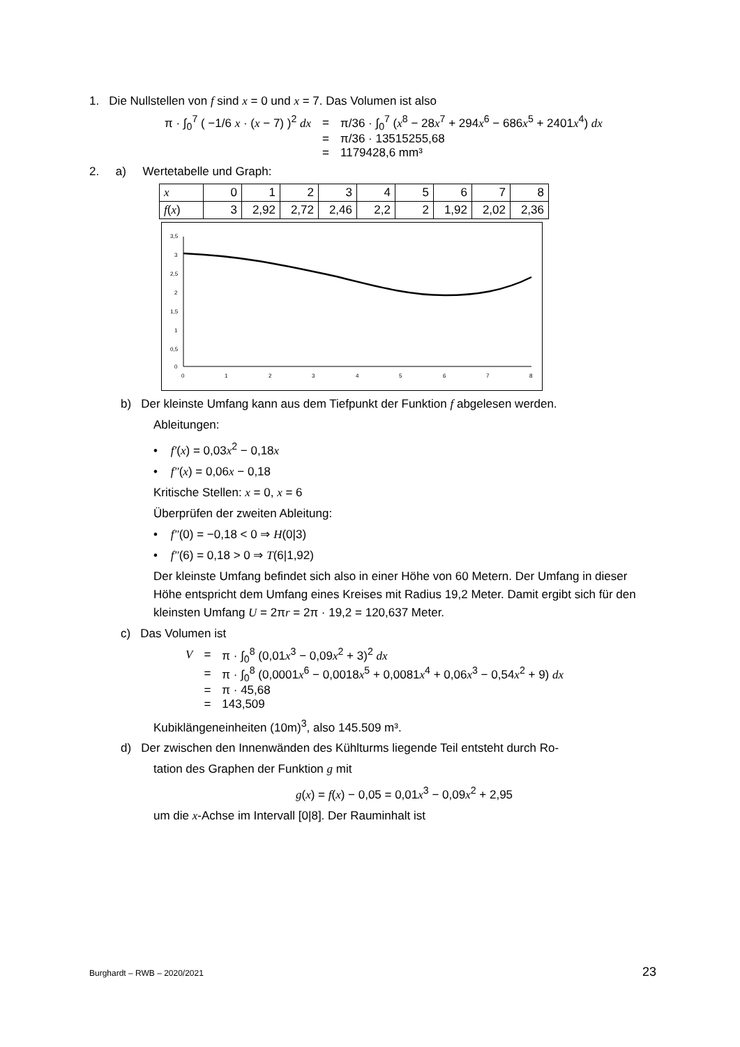1. Die Nullstellen von f sind x = 0 und x = 7. Das Volumen ist also
| π · ∫<sub>0</sub><sup>7</sup> ( −1/6 x · ( x − 7) )<sup>2</sup> dx | = | π/36 · ∫<sub>0</sub><sup>7</sup> ( x<sup>8</sup> − 28 x<sup>7</sup> + 294 x<sup>6</sup> − 686 x<sup>5</sup> + 2401 x<sup>4</sup>) dx |
| | = | π/36 · 13515255,68 |
| | = | 1179428,6 mm³ |
2. a) Wertetabelle und Graph:
| x | 0 | 1 | 2 | 3 | 4 | 5 | 6 | 7 | 8 |
| f ( x ) | 3 | 2,92 | 2,72 | 2,46 | 2,2 | 2 | 1,92 | 2,02 | 2,36 |
3,5
3
2,5
2
1,5
1
0,5
0
0
1
2
3
4
5
6
7
8
b) Der kleinste Umfang kann aus dem Tiefpunkt der Funktion f abgelesen werden.
Ableitungen:
• f′(x) = 0,03x<sup>2</sup> − 0,18x
• f″(x) = 0,06x − 0,18
Kritische Stellen: x = 0, x = 6
Überprüfen der zweiten Ableitung:
• f″(0) = −0,18 < 0 ⇒ H(0|3)
• f″(6) = 0,18 > 0 ⇒ T(6|1,92)
Der kleinste Umfang befindet sich also in einer Höhe von 60 Metern. Der Umfang in dieser Höhe entspricht dem Umfang eines Kreises mit Radius 19,2 Meter. Damit ergibt sich für den kleinsten Umfang U = 2πr = 2π · 19,2 = 120,637 Meter.
c) Das Volumen ist
| V | = | π · ∫<sub>0</sub><sup>8</sup> (0,01 x<sup>3</sup> − 0,09 x<sup>2</sup> + 3)<sup>2</sup> dx |
| | = | π · ∫<sub>0</sub><sup>8</sup> (0,0001 x<sup>6</sup> − 0,0018 x<sup>5</sup> + 0,0081 x<sup>4</sup> + 0,06 x<sup>3</sup> − 0,54 x<sup>2</sup> + 9) dx |
| | = | π · 45,68 |
| | = | 143,509 |
Kubiklängeneinheiten (10m)<sup>3</sup>, also 145.509 m³.
d) Der zwischen den Innenwänden des Kühlturms liegende Teil entsteht durch Ro-
tation des Graphen der Funktion g mit
g(x) = f(x) − 0,05 = 0,01x<sup>3</sup> − 0,09x<sup>2</sup> + 2,95
um die x-Achse im Intervall [0|8]. Der Rauminhalt ist
Burghardt – RWB – 2020/2021 23